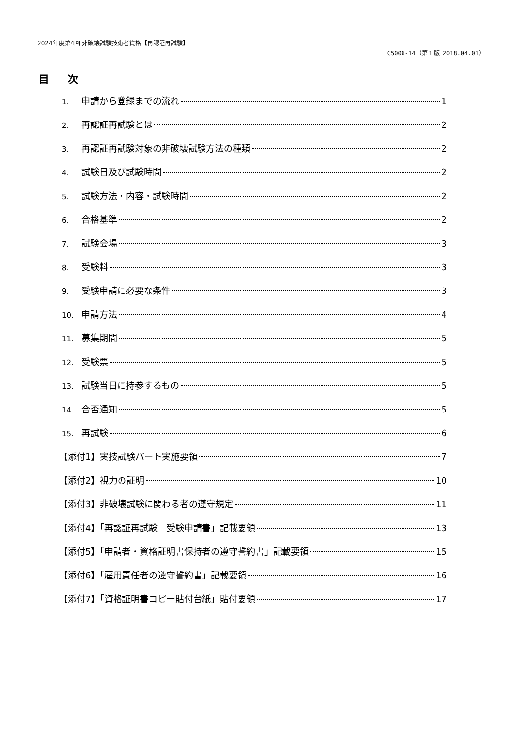2024年度第4回 非破壊試験技術者資格【再認証再試験】
C5006-14（第１版 2018.04.01）
目 次
1. 申請から登録までの流れ 1
2. 再認証再試験とは 2
3. 再認証再試験対象の非破壊試験方法の種類 2
4. 試験日及び試験時間 2
5. 試験方法・内容・試験時間 2
6. 合格基準 2
7. 試験会場 3
8. 受験料 3
9. 受験申請に必要な条件 3
10. 申請方法 4
11. 募集期間 5
12. 受験票 5
13. 試験当日に持参するもの 5
14. 合否通知 5
15. 再試験 6
【添付1】実技試験パート実施要領 7
【添付2】視力の証明 10
【添付3】非破壊試験に関わる者の遵守規定 11
【添付4】「再認証再試験　受験申請書」記載要領 13
【添付5】「申請者・資格証明書保持者の遵守誓約書」記載要領 15
【添付6】「雇用責任者の遵守誓約書」記載要領 16
【添付7】「資格証明書コピー貼付台紙」貼付要領 17